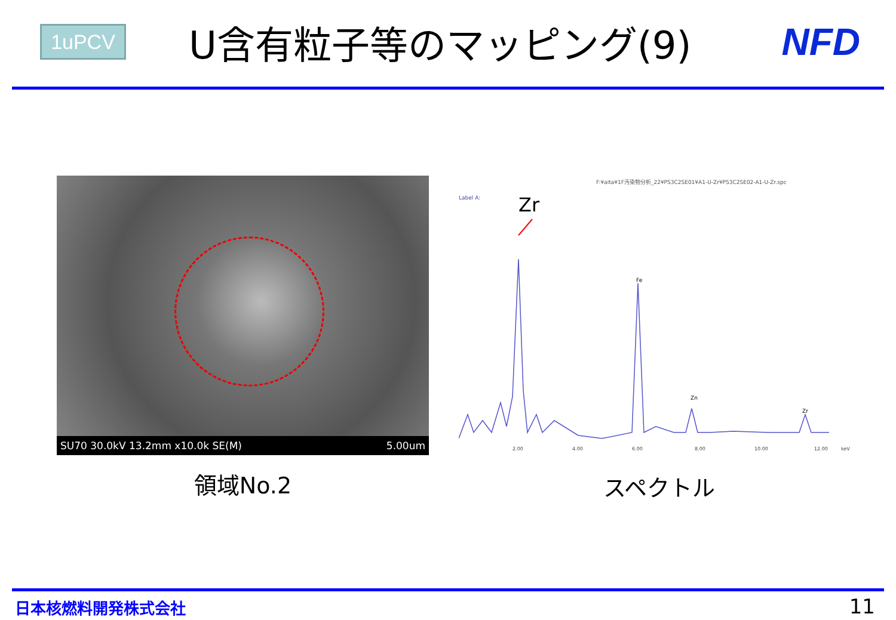1uPCV
U含有粒子等のマッピング(9) NFD
SU70 30.0kV 13.2mm x10.0k SE(M) 5.00um
領域No.2
F:¥aita¥1F汚染物分析_22¥PS3C2SE01¥A1-U-Zr¥PS3C2SE02-A1-U-Zr.spc
Label A:
Zr
Fe
Zn
Zr
2.00
4.00
6.00
8.00
10.00
12.00
keV
スペクトル
日本核燃料開発株式会社 11